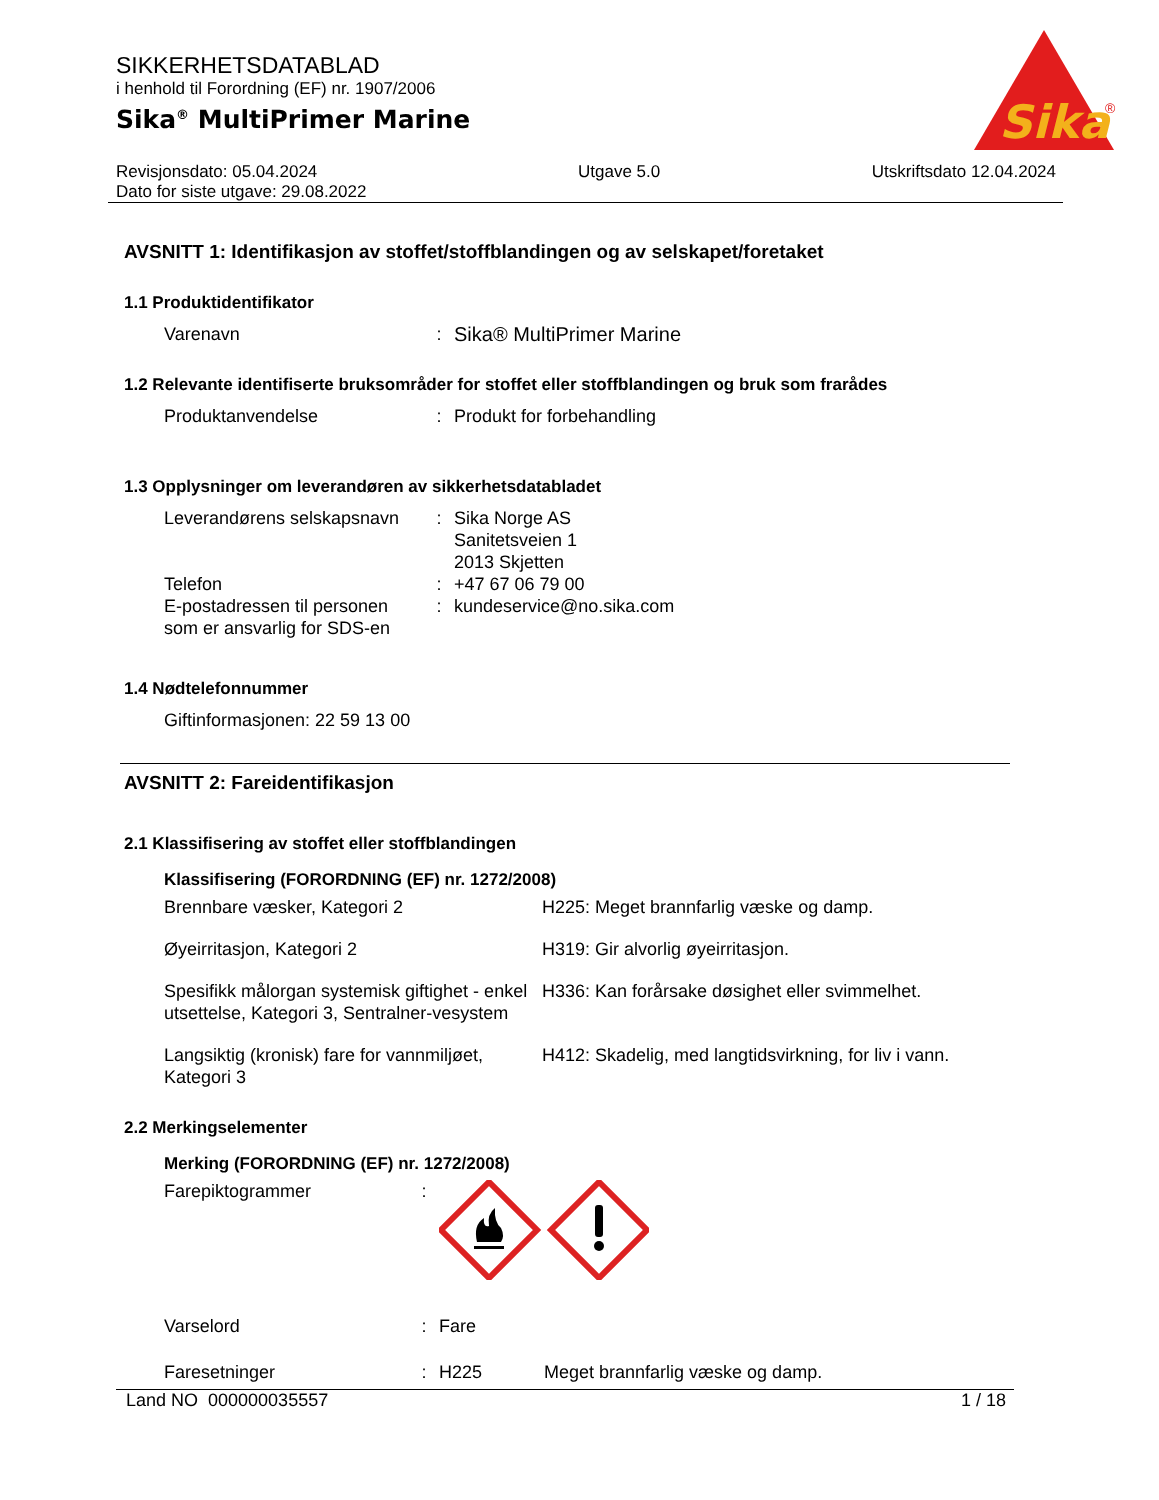SIKKERHETSDATABLAD
i henhold til Forordning (EF) nr. 1907/2006
Sika<sup>®</sup> MultiPrimer Marine
Sika
®
Revisjonsdato: 05.04.2024
Dato for siste utgave: 29.08.2022
Utgave 5.0 Utskriftsdato 12.04.2024
AVSNITT 1: Identifikasjon av stoffet/stoffblandingen og av selskapet/foretaket
1.1 Produktidentifikator
Varenavn : Sika® MultiPrimer Marine
1.2 Relevante identifiserte bruksområder for stoffet eller stoffblandingen og bruk som frarådes
Produktanvendelse : Produkt for forbehandling
1.3 Opplysninger om leverandøren av sikkerhetsdatabladet
Leverandørens selskapsnavn
: Sika Norge AS
Sanitetsveien 1
2013 Skjetten
Telefon : +47 67 06 79 00
E-postadressen til personen som er ansvarlig for SDS-en
: kundeservice@no.sika.com
1.4 Nødtelefonnummer
Giftinformasjonen: 22 59 13 00
AVSNITT 2: Fareidentifikasjon
2.1 Klassifisering av stoffet eller stoffblandingen
Klassifisering (FORORDNING (EF) nr. 1272/2008)
Brennbare væsker, Kategori 2 H225: Meget brannfarlig væske og damp.
Øyeirritasjon, Kategori 2 H319: Gir alvorlig øyeirritasjon.
Spesifikk målorgan systemisk giftighet - enkel utsettelse, Kategori 3, Sentralner-vesystem
H336: Kan forårsake døsighet eller svimmelhet.
Langsiktig (kronisk) fare for vannmiljøet, Kategori 3
H412: Skadelig, med langtidsvirkning, for liv i vann.
2.2 Merkingselementer
Merking (FORORDNING (EF) nr. 1272/2008)
Farepiktogrammer :
Varselord : Fare
Faresetninger : H225 Meget brannfarlig væske og damp.
Land NO 000000035557 1 / 18